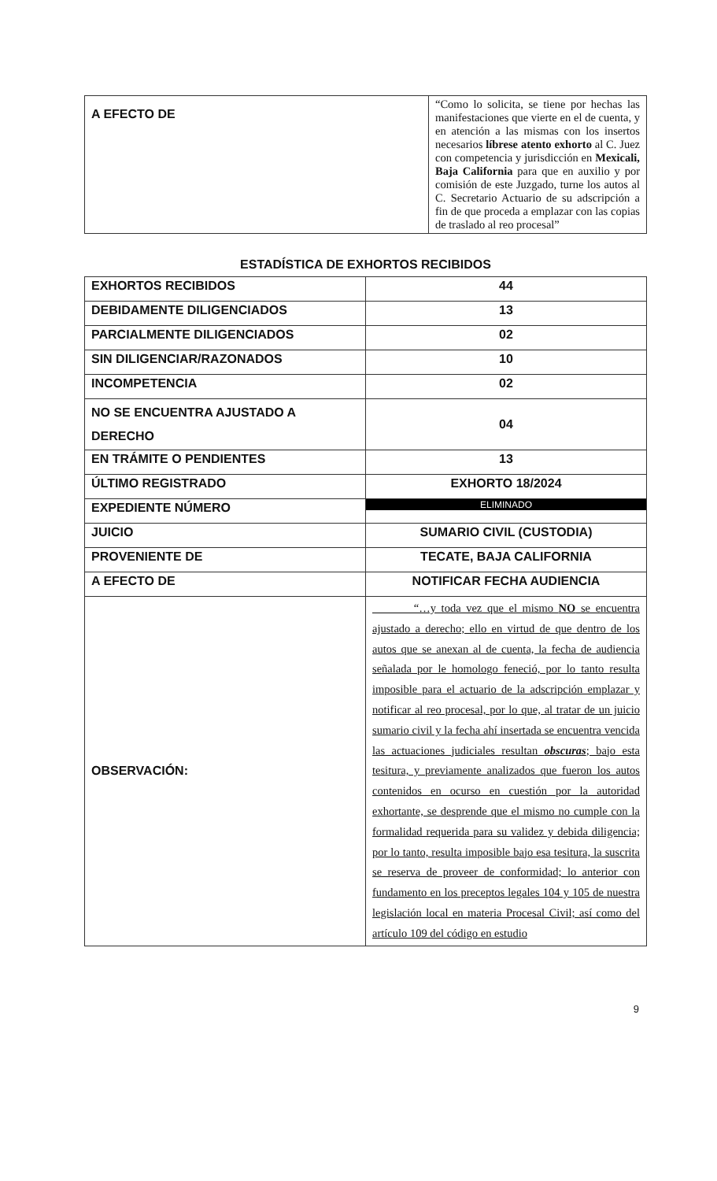| A EFECTO DE | “Como lo solicita, se tiene por hechas las manifestaciones que vierte en el de cuenta, y en atención a las mismas con los insertos necesarios líbrese atento exhorto al C. Juez con competencia y jurisdicción en Mexicali, Baja California para que en auxilio y por comisión de este Juzgado, turne los autos al C. Secretario Actuario de su adscripción a fin de que proceda a emplazar con las copias de traslado al reo procesal” |
ESTADÍSTICA DE EXHORTOS RECIBIDOS
| EXHORTOS RECIBIDOS | 44 |
| DEBIDAMENTE DILIGENCIADOS | 13 |
| PARCIALMENTE DILIGENCIADOS | 02 |
| SIN DILIGENCIAR/RAZONADOS | 10 |
| INCOMPETENCIA | 02 |
| NO SE ENCUENTRA AJUSTADO A DERECHO | 04 |
| EN TRÁMITE O PENDIENTES | 13 |
| ÚLTIMO REGISTRADO | EXHORTO 18/2024 |
| EXPEDIENTE NÚMERO | ELIMINADO |
| JUICIO | SUMARIO CIVIL (CUSTODIA) |
| PROVENIENTE DE | TECATE, BAJA CALIFORNIA |
| A EFECTO DE | NOTIFICAR FECHA AUDIENCIA |
| OBSERVACIÓN: | “…y toda vez que el mismo NO se encuentra ajustado a derecho; ello en virtud de que dentro de los autos que se anexan al de cuenta, la fecha de audiencia señalada por le homologo feneció, por lo tanto resulta imposible para el actuario de la adscripción emplazar y notificar al reo procesal, por lo que, al tratar de un juicio sumario civil y la fecha ahí insertada se encuentra vencida las actuaciones judiciales resultan obscuras ; bajo esta tesitura, y previamente analizados que fueron los autos contenidos en ocurso en cuestión por la autoridad exhortante, se desprende que el mismo no cumple con la formalidad requerida para su validez y debida diligencia; por lo tanto, resulta imposible bajo esa tesitura, la suscrita se reserva de proveer de conformidad; lo anterior con fundamento en los preceptos legales 104 y 105 de nuestra legislación local en materia Procesal Civil; así como del artículo 109 del código en estudio |
9